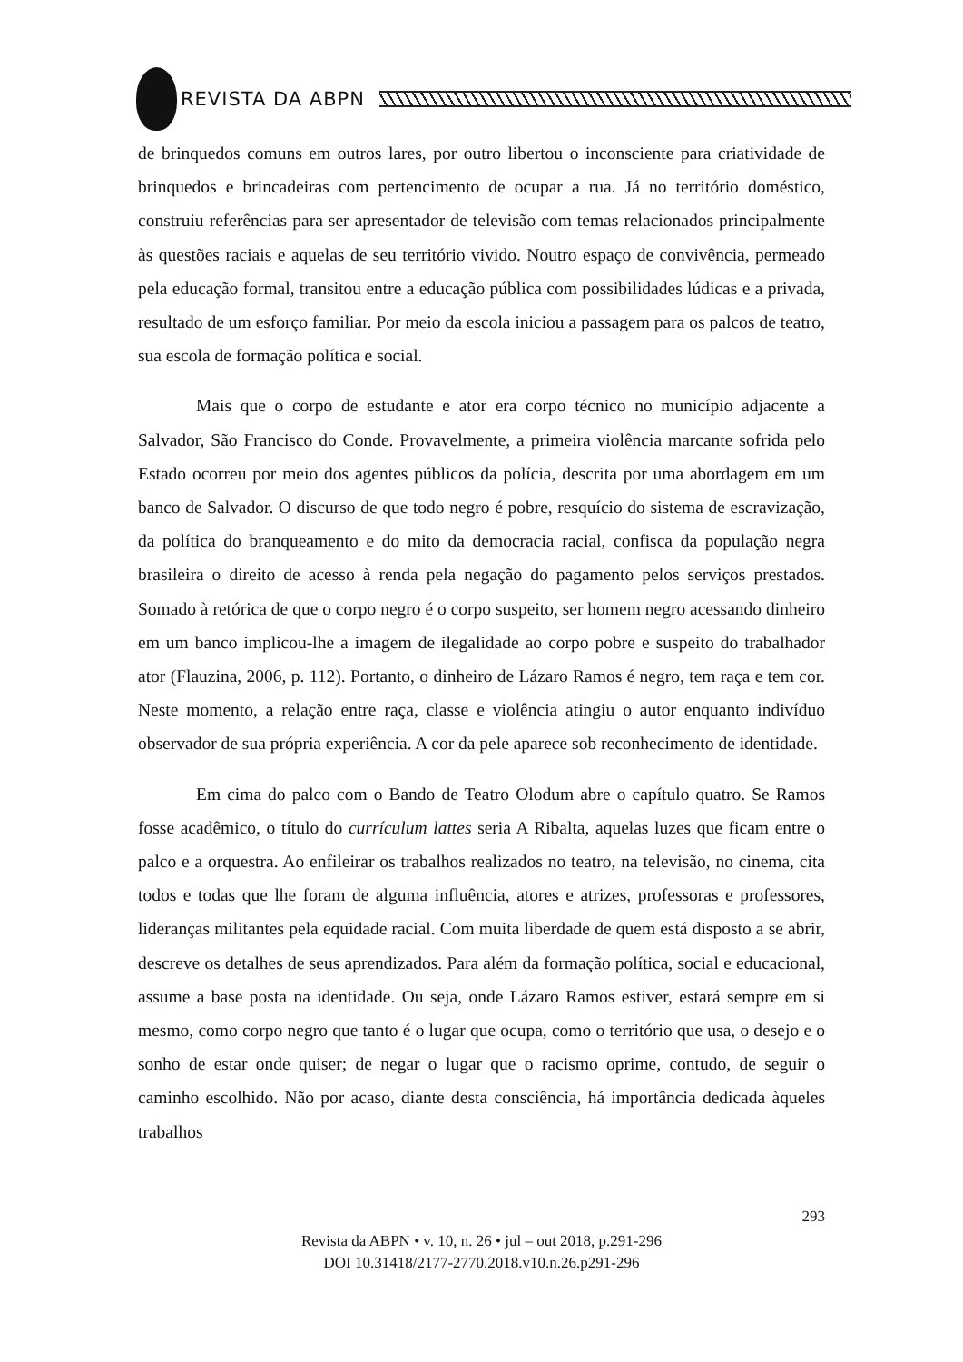REVISTA DA ABPN
de brinquedos comuns em outros lares, por outro libertou o inconsciente para criatividade de brinquedos e brincadeiras com pertencimento de ocupar a rua. Já no território doméstico, construiu referências para ser apresentador de televisão com temas relacionados principalmente às questões raciais e aquelas de seu território vivido. Noutro espaço de convivência, permeado pela educação formal, transitou entre a educação pública com possibilidades lúdicas e a privada, resultado de um esforço familiar. Por meio da escola iniciou a passagem para os palcos de teatro, sua escola de formação política e social.
Mais que o corpo de estudante e ator era corpo técnico no município adjacente a Salvador, São Francisco do Conde. Provavelmente, a primeira violência marcante sofrida pelo Estado ocorreu por meio dos agentes públicos da polícia, descrita por uma abordagem em um banco de Salvador. O discurso de que todo negro é pobre, resquício do sistema de escravização, da política do branqueamento e do mito da democracia racial, confisca da população negra brasileira o direito de acesso à renda pela negação do pagamento pelos serviços prestados. Somado à retórica de que o corpo negro é o corpo suspeito, ser homem negro acessando dinheiro em um banco implicou-lhe a imagem de ilegalidade ao corpo pobre e suspeito do trabalhador ator (Flauzina, 2006, p. 112). Portanto, o dinheiro de Lázaro Ramos é negro, tem raça e tem cor. Neste momento, a relação entre raça, classe e violência atingiu o autor enquanto indivíduo observador de sua própria experiência. A cor da pele aparece sob reconhecimento de identidade.
Em cima do palco com o Bando de Teatro Olodum abre o capítulo quatro. Se Ramos fosse acadêmico, o título do currículum lattes seria A Ribalta, aquelas luzes que ficam entre o palco e a orquestra. Ao enfileirar os trabalhos realizados no teatro, na televisão, no cinema, cita todos e todas que lhe foram de alguma influência, atores e atrizes, professoras e professores, lideranças militantes pela equidade racial. Com muita liberdade de quem está disposto a se abrir, descreve os detalhes de seus aprendizados. Para além da formação política, social e educacional, assume a base posta na identidade. Ou seja, onde Lázaro Ramos estiver, estará sempre em si mesmo, como corpo negro que tanto é o lugar que ocupa, como o território que usa, o desejo e o sonho de estar onde quiser; de negar o lugar que o racismo oprime, contudo, de seguir o caminho escolhido. Não por acaso, diante desta consciência, há importância dedicada àqueles trabalhos
293
Revista da ABPN • v. 10, n. 26 • jul – out 2018, p.291-296
DOI 10.31418/2177-2770.2018.v10.n.26.p291-296